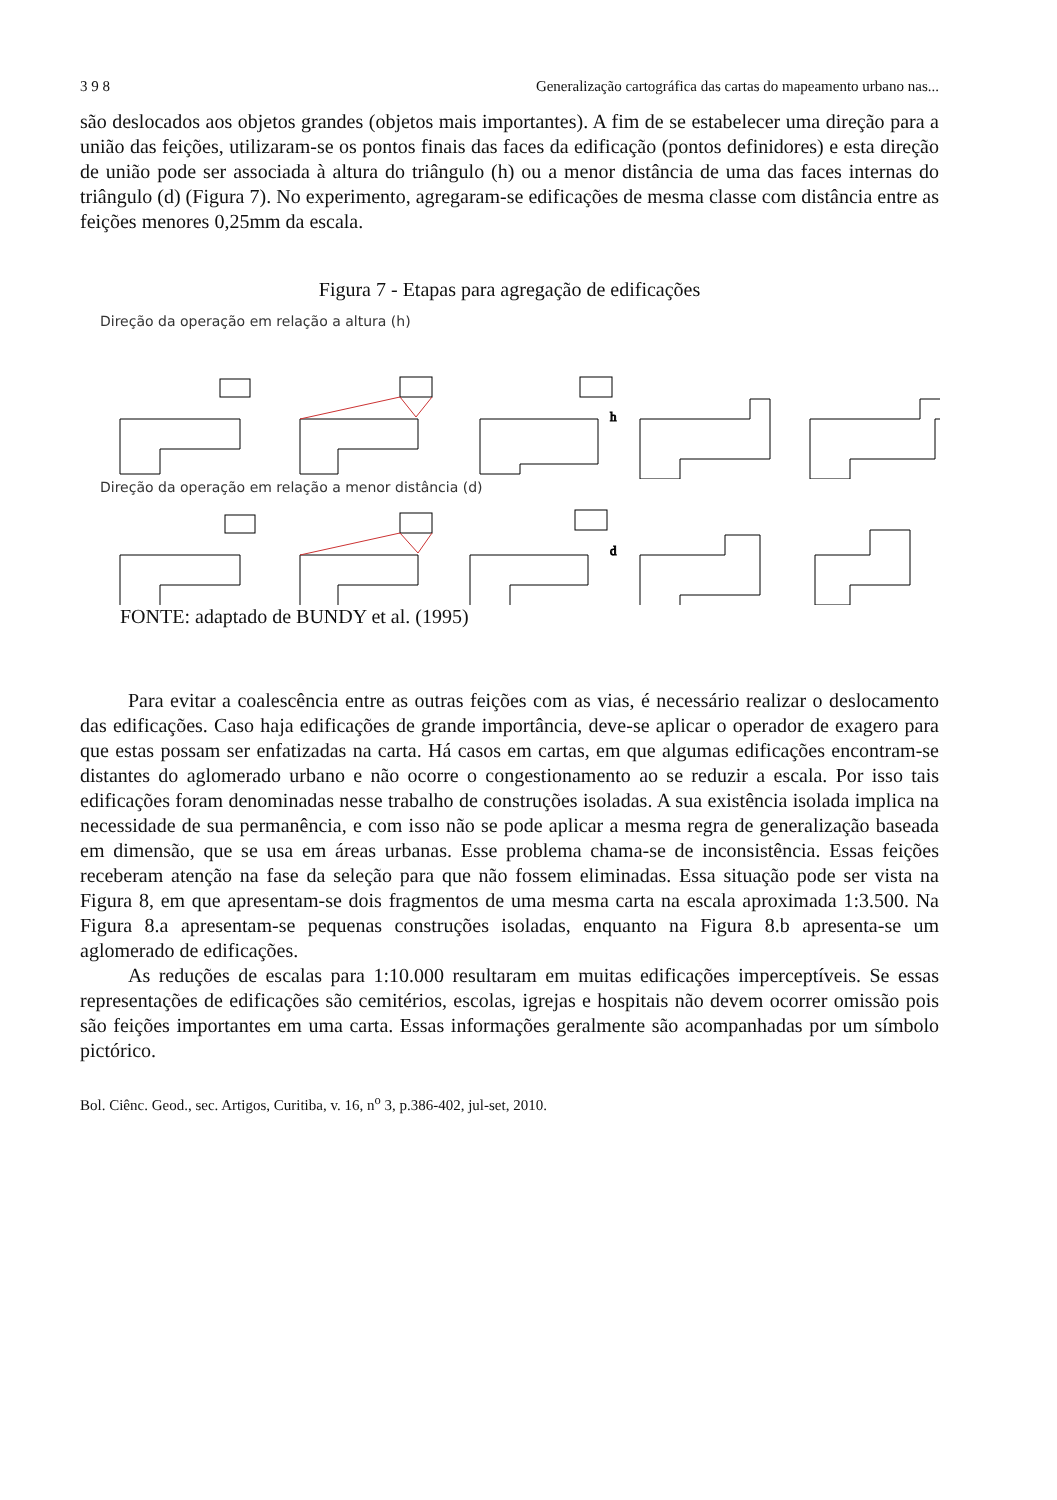3 9 8 Generalização cartográfica das cartas do mapeamento urbano nas...
são deslocados aos objetos grandes (objetos mais importantes). A fim de se estabelecer uma direção para a união das feições, utilizaram-se os pontos finais das faces da edificação (pontos definidores) e esta direção de união pode ser associada à altura do triângulo (h) ou a menor distância de uma das faces internas do triângulo (d) (Figura 7). No experimento, agregaram-se edificações de mesma classe com distância entre as feições menores 0,25mm da escala.
Figura 7 - Etapas para agregação de edificações
Direção da operação em relação a altura (h)
h
Direção da operação em relação a menor distância (d)
d
FONTE: adaptado de BUNDY et al. (1995)
Para evitar a coalescência entre as outras feições com as vias, é necessário realizar o deslocamento das edificações. Caso haja edificações de grande importância, deve-se aplicar o operador de exagero para que estas possam ser enfatizadas na carta. Há casos em cartas, em que algumas edificações encontram-se distantes do aglomerado urbano e não ocorre o congestionamento ao se reduzir a escala. Por isso tais edificações foram denominadas nesse trabalho de construções isoladas. A sua existência isolada implica na necessidade de sua permanência, e com isso não se pode aplicar a mesma regra de generalização baseada em dimensão, que se usa em áreas urbanas. Esse problema chama-se de inconsistência. Essas feições receberam atenção na fase da seleção para que não fossem eliminadas. Essa situação pode ser vista na Figura 8, em que apresentam-se dois fragmentos de uma mesma carta na escala aproximada 1:3.500. Na Figura 8.a apresentam-se pequenas construções isoladas, enquanto na Figura 8.b apresenta-se um aglomerado de edificações.
As reduções de escalas para 1:10.000 resultaram em muitas edificações imperceptíveis. Se essas representações de edificações são cemitérios, escolas, igrejas e hospitais não devem ocorrer omissão pois são feições importantes em uma carta. Essas informações geralmente são acompanhadas por um símbolo pictórico.
Bol. Ciênc. Geod., sec. Artigos, Curitiba, v. 16, n<sup>o</sup> 3, p.386-402, jul-set, 2010.